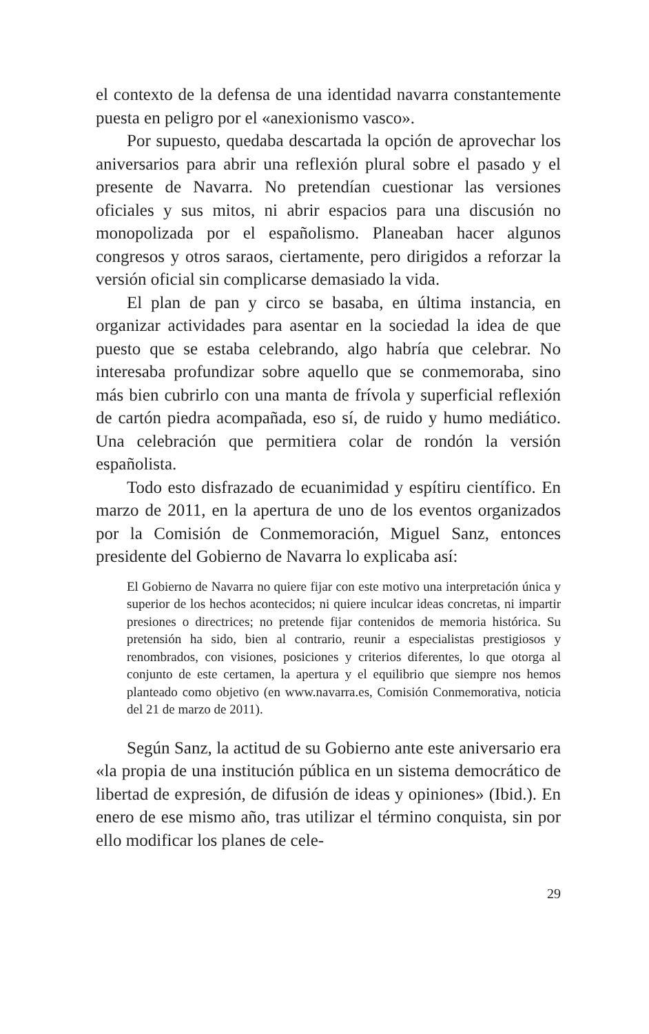el contexto de la defensa de una identidad navarra constantemente puesta en peligro por el «anexionismo vasco».
Por supuesto, quedaba descartada la opción de aprovechar los aniversarios para abrir una reflexión plural sobre el pasado y el presente de Navarra. No pretendían cuestionar las versiones oficiales y sus mitos, ni abrir espacios para una discusión no monopolizada por el españolismo. Planeaban hacer algunos congresos y otros saraos, ciertamente, pero dirigidos a reforzar la versión oficial sin complicarse demasiado la vida.
El plan de pan y circo se basaba, en última instancia, en organizar actividades para asentar en la sociedad la idea de que puesto que se estaba celebrando, algo habría que celebrar. No interesaba profundizar sobre aquello que se conmemoraba, sino más bien cubrirlo con una manta de frívola y superficial reflexión de cartón piedra acompañada, eso sí, de ruido y humo mediático. Una celebración que permitiera colar de rondón la versión españolista.
Todo esto disfrazado de ecuanimidad y espítiru científico. En marzo de 2011, en la apertura de uno de los eventos organizados por la Comisión de Conmemoración, Miguel Sanz, entonces presidente del Gobierno de Navarra lo explicaba así:
El Gobierno de Navarra no quiere fijar con este motivo una interpretación única y superior de los hechos acontecidos; ni quiere inculcar ideas concretas, ni impartir presiones o directrices; no pretende fijar contenidos de memoria histórica. Su pretensión ha sido, bien al contrario, reunir a especialistas prestigiosos y renombrados, con visiones, posiciones y criterios diferentes, lo que otorga al conjunto de este certamen, la apertura y el equilibrio que siempre nos hemos planteado como objetivo (en www.navarra.es, Comisión Conmemorativa, noticia del 21 de marzo de 2011).
Según Sanz, la actitud de su Gobierno ante este aniversario era «la propia de una institución pública en un sistema democrático de libertad de expresión, de difusión de ideas y opiniones» (Ibid.). En enero de ese mismo año, tras utilizar el término conquista, sin por ello modificar los planes de cele-
29